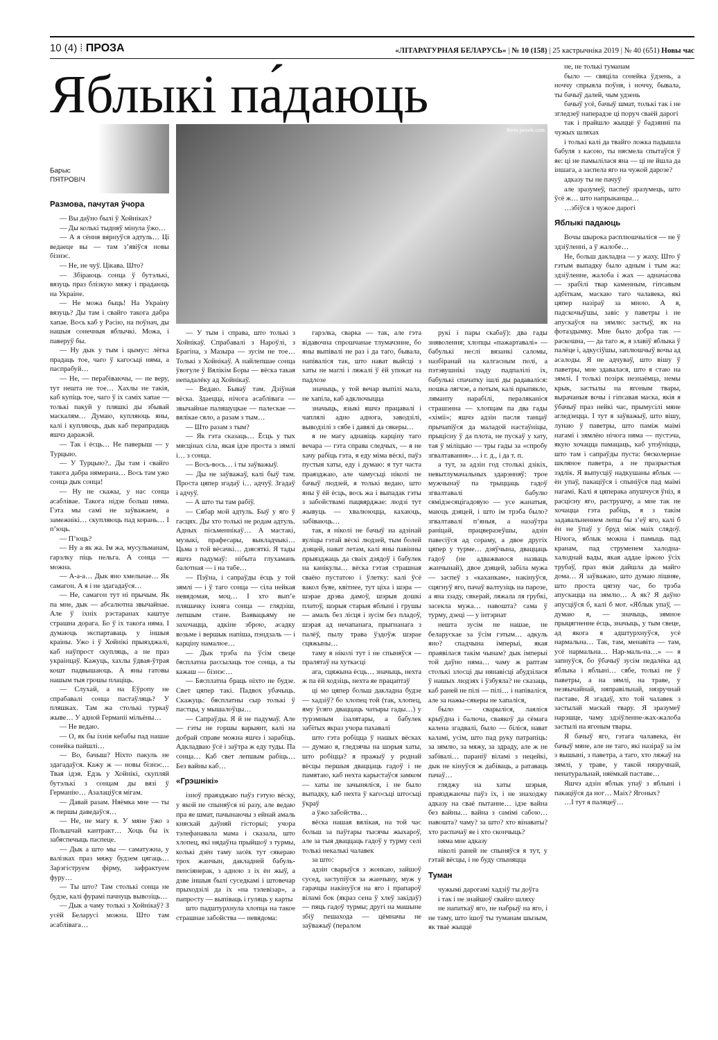10 (4) ⁞ ПРОЗА «ЛІТАРАТУРНАЯ БЕЛАРУСЬ» | № 10 (158) | 25 кастрычніка 2019 | № 40 (651) Новы час
Яблыкі па́даюць
Барыс
ПЯТРОВІЧ
Размова, пачутая ўчора
— Вы даўно былі ў Хойніках?
— Ды колькі тыдняў мінула ўжо…
— А я сёння вярнуўся адтуль… Ці ведаеце вы — там з’явіўся новы бізнэс.
— Не, не чуў. Цікава. Што?
— Збіраюць сонца ў бутэлькі, вязуць праз блізкую мяжу і прадаюць на Украіне.
— Не можа быць! На Украіну вязуць? Ды там і свайго такога дабра хапае. Вось каб у Расію, на поўнач, ды нашыя сонечныя яблычкі. Можа, і паверуў бы.
— Ну дык у тым і цымус: лёгка прадаць тое, чаго ў кагосьці няма, а паспрабуй…
— Не, — перабіваючы, — не веру, тут нешта не тое… Хахлы не такія, каб купіць тое, чаго ў іх саміх хапае — толькі пакуй у пляшкі ды збывай маскалям… Думаю, купляюць яны, калі і купляюць, дык каб перапрадаць яшчэ даражэй.
— Так і ёсць… Не паверыш — у Турцыю.
— У Турцыю?.. Ды там і свайго такога дабра нямерана… Вось там ужо сонца дык сонца!
— Ну не скажы, у нас сонца асаблівае. Такога нідзе больш няма. Гэта мы самі не заўважаем, а замежнікі… скупляюць пад корань… І п’юць.
— П’юць?
— Ну а як жа. Ім жа, мусульманам, гарэлку піць нельга. А сонца — можна.
— А-а-а… Дык яно хмельнае… Як самагон. А я і не здагадаўся…
— Не, самагон тут ні прычым. Як па мне, дык — абсалютна звычайнае. Але ў іхніх рэстаранах каштуе страшна дорага. Бо ў іх такога няма. І думаюць экспартаваць у іншыя краіны. Ужо і ў Хойнікі прыязджалі, каб наўпрост скупляць, а не праз украінцаў. Кажуць, хахлы ўдвая-ўтрая кошт падвышаюць. А яны гатовы нашым тыя грошы плаціць.
— Слухай, а на Еўропу не спрабавалі сонца пастаўляць? У пляшках. Там жа столькі туркаў жыве… У адной Германіі мільёны…
— Не ведаю.
— О, як бы іхнія кебабы пад нашае сонейка пайшлі…
— Во, бачыш? Ніхто пакуль не здагадаўся. Кажу ж — новы бізнэс… Твая ідэя. Едзь у Хойнікі, скупляй бутэлькі з сонцам ды вязі ў Германію… Азалаціўся мігам.
— Давай разам. Няёмка мне — ты ж першы даведаўся…
— Не, не магу я. У мяне ўжо з Польшчай кантракт… Хоць бы іх забяспечыць паспеце.
— Дык а што мы — саматужна, у валізках праз мяжу будзем цягаць… Зарэгіструем фірму, зафрактуем фуру…
— Ты што? Там столькі сонца не будзе, калі фурамі пачнуць вывозіць…
— Дык а чаму толькі з Хойнікаў? З усёй Беларусі можна. Што там асаблівага…
Фота pexels.com
— У тым і справа, што толькі з Хойнікаў. Спрабавалі з Нароўлі, з Брагіна, з Мазыра — зусім не тое… Толькі з Хойнікаў. А найлепшае сонца ўвогуле ў Вялікім Боры — вёска такая непадалёку ад Хойнікаў.
— Ведаю. Бываў там. Дзіўная вёска. Здаецца, нічога асаблівага — звычайнае паляшуцкае — палескае — вялікае сяло, а разам з тым…
— Што разам з тым?
— Як гэта сказаць… Ёсць у тых мясцінах сіла, якая ідзе проста з зямлі і… з сонца.
— Вось-вось… і ты заўважыў.
— Ды не заўважаў, калі быў там. Проста цяпер згадаў і… адчуў. Згадаў і адчуў.
— А што ты там рабіў.
— Сябар мой адтуль. Быў у яго ў гасцях. Ды хто толькі не родам адтуль. Адных пісьменнікаў… А мастакі, музыкі, прафесары, выкладчыкі… Цьма з той вёсачкі… дзясяткі. Я тады яшчэ падумаў: нібыта глухамань балотная — і на табе…
— Пэўна, і сапраўды ёсць у той зямлі — і ў таго сонца — сіла нейкая невядомая, моц… І хто вып’е пляшачку іхняга сонца — глядзіш, лепшым стане. Ваявацьяму не захочацца, адкіне зброю, асадку возьме і вершык напіша, пэндзаль — і карціну намалюе…
— Дык трэба па ўсім свеце бясплатна рассылаць тое сонца, а ты кажаш — бізнэс…
— Бясплатна браць ніхто не будзе. Свет цяпер такі. Падвох убачыць. Скажуць: бясплатны сыр толькі ў пастцы, у мышалоўцы…
— Сапраўды. Я й не падумаў. Але — гэты не горшы варыянт, калі на добрай справе можна яшчэ і зарабіць. Адкладваю ўсё і заўтра ж еду туды. Па сонца… Каб свет лепшым рабіць… Без вайны каб…
«Грэшнікі»
ізноў праязджаю паўз гэтую вёску, у якой не спыняўся ні разу, але ведаю пра яе шмат, пачынаючы з ейнай амаль княскай даўняй гісторыі; учора тэлефанавала мама і сказала, што хлопец, які нядаўна прыйшоў з турмы, колькі дзён таму засёк тут сякераю трох жанчын, дакладней бабуль-пенсіянерак, з адною з іх ён жыў, а дзве іншыя былі суседкамі і штовечар прыходзілі да іх «на тэлевізар», а папросту — выпіваць і гуляць у карты
што падштурхнула хлопца на такое страшнае забойства — невядома:
гарэлка, сварка — так, але гэта відавочна спрошчанае тлумачэнне, бо яны выпівалі не раз і да таго, бывала, напіваліся так, што нават выйсці з хаты не маглі і ляжалі ў ёй упокат на падлозе
значыць, у той вечар выпілі мала, не хапіла, каб адключыцца
значыць, языкі яшчэ працавалі і чаплялі адно аднога, заводзілі, выводзілі з сябе і давялі да сякеры…
я не магу аднавіць карціну таго вечара — гэта справа следчых, — я не хачу рабіць гэта, я еду міма вёскі, паўз пустыя хаты, еду і думаю: я тут часта праязджаю, але чамусьці ніколі не бачыў людзей, я толькі ведаю, што яны ў ёй ёсць, вось жа і выпадак гэты з забойствамі пацвярджае: людзі тут жывуць — хвалююцца, кахаюць, забіваюць…
так, я ніколі не бачыў на адзінай вуліцы гэтай вёскі людзей, тым болей дзяцей, нават летам, калі яны павінны прыязджаць да сваіх дзядоў і бабулек на канікулы… вёска гэтая страшная сваёю пустатою і ўлетку: калі ўсё вакол буяе, квітнее, тут ціха і шэра — шэрае дрэва дамоў, шэрыя дошкі платоў, шэрыя старыя яблыні і грушы — амаль без лісця і зусім без пладоў, шэрая ад нечапанага, прыгнанага з палёў, пылу трава ўздоўж шэрае сцяжыны…
таму я ніколі тут і не спыняўся — пралятаў на хуткасці
ага, сцяжына ёсць… значыць, нехта ж па ёй ходзіць, нехта яе працаптаў
ці мо цяпер больш дакладна будзе — хадзіў? бо хлопец той (так, хлопец, яму ўсяго дваццаць чатыры гады…) у турэмным ізалятары, а бабулек забітых якраз учора пахавалі
што гэта робіцца ў нашых вёсках — думаю я, гледзячы на шэрыя хаты, што робіцца? я пражыў у роднай вёсцы першыя дваццаць гадоў і не памятаю, каб нехта карыстаўся замком — хаты не зачыняліся, і не было выпадку, каб нехта ў кагосьці штосьці ўкраў
а ўжо забойства…
вёска нашая вялікая, на той час больш за паўтары тысячы жыхароў, але за тыя дваццаць гадоў у турму селі толькі некалькі чалавек
за што:
адзін сварыўся з жонкаю, зайшоў сусед, заступіўся за жанчыну, муж у гарачцы накінуўся на яго і прапароў віламі бок (якраз сена ў хлеў закідаў) — пяць гадоў турмы; другі на машыне збіў пешахода — цёмначы не заўважыў (пералом
рукі і пары скабаў): два гады зняволення; хлопцы «пажартавалі» — бабулькі неслі вязанкі саломы, назбіранай на калгасным полі, а пэтэвушнікі ззаду падпалілі іх, бабулькі спачатку ішлі ды радаваліся: ношка лягчэе, а потым, калі прыпякло, ляманту нарабілі, пераляканіся страшэнна — хлопцам па два гады «хіміі»; яшчэ адзін пасля танцаў прычапіўся да маладой настаўніцы, прыцісну ў да плота, не пускаў у хату, тая ў міліцыю — тры гады за «спробу згвалтавання»… і г. д., і да т. п.
а тут, за адзін год столькі дзікіх, невытлумачальных здарэнняў: трое мужчынаў па трыццаць гадоў згвалтавалі бабулю сямідзесяцігадовую — усе жанатыя, маюць дзяцей, і што ім трэба было? згвалтавалі п’яныя, а назаўтра раніцай, працверазеўшы, адзін павесіўся ад сораму, а двое другіх цяпер у турме… дзяўчына, дваццаць гадоў (не адважваюся назваць жанчынай), двое дзяцей, забіла мужа — заспеў з «каханкам», накінуўся, сцягнуў яго, пачаў валтузіць на парозе, а яна ззаду, сякерай, ляжала ля грубкі, засекла мужа… навошта? сама ў турму, дзеці — у інтэрнат
нешта зусім не нашае, не беларускае за ўсім гэтым… адкуль яно? спадчына імперыі, якая праявілася такім чынам? дык імперыі той даўно няма… чаму ж раптам столькі злосці ды нянавісці абудзілася ў нашых людзях і ўзбуяла? не сказаць, каб раней не пілі — пілі… і напіваліся, але за нажы-сякеры не хапаліся,
было — сварыліся, лаяліся крыўдна і балюча, сваякоў да сёмага калена згадвалі, было — біліся, нават каламі, усім, што пад руку патрапіць: за зямлю, за мяжу, за здраду, але ж не забівалі… параніў віламі з нецейкі, дык не кінуўся ж дабіваць, а ратаваць пачаў…
гляджу на хаты шэрыя, праязджаючы паўз іх, і не знаходжу адказу на сваё пытанне… ідзе вайна без вайны… вайна з самімі сабою… навошта? чаму? за што? хто вінаваты? хто распачаў яе і хто скончыць?
няма мне адказу
ніколі раней не спыняўся я тут, у гэтай вёсцы, і не буду спыняцца
Туман
чужымі дарогамі хадзіў ты доўга
і так і не знайшоў свайго шляху
не напаткаў яго, не набрыў на яго, і не таму, што ішоў ты туманам шызым, як тваё жыццё
не, не толькі туманам
было — свяціла сонейка ўдзень, а ноччу спрыяла поўня, і ноччу, бывала, ты бачыў далей, чым удзень
бачыў усё, бачыў шмат, толькі так і не згледзеў наперадзе ці поруч сваёй дарогі
так і прайшло жыццё ў бадзянні па чужых шляхах
і толькі калі да твайго ложка падышла бабуля з касою, ты нясмела спытаўся ў яе: ці не памылілася яна — ці не йшла да іншага, а заспела яго на чужой дарозе?
адказу ты не пачуў
але зразумеў, паспеў зразумець, што ўсё ж… што напрыканцы…
…збіўся з чужое дарогі
Яблыкі падаюць
Вочы шырока расплюшчыліся — не ў здзіўленні, а ў жалобе…
Не, больш дакладна — у жаху. Што ў гэтым выпадку было адным і тым жа: здзіўленне, жалоба і жах — аднача́сова — зрабілі твар каменным, гіпсавым адбіткам, маскаю таго чалавека, які цяпер назіраў за мною. А я, падскочыўшы, завіс у паветры і не апускаўся на зямлю: застыў, як на фотаздымку. Мне было добра так — раскошна, — да таго ж, я злавіў яблыка ў палёце і, адкусіўшы, заплюшчыў вочы ад асалоды. Я не адчуваў, што вішу ў паветры, мне здавалася, што я стаю на зямлі. І толькі позірк незнаёмца, немы крык, застылы на ягоным твары, вырачаныя вочы і гіпсавая маска, якія я ўбачыў праз нейкі час, прымусілі мяне агледзецца. І тут я заўважыў, што вішу, лунаю ў паветры, што паміж маімі нагамі і зямлёю нічога няма — пустэча, якую хочацца памацаць, каб упэўніцца, што там і сапраўды пуста: бясколернае шкляное паветра, а не празрыстыя зэдлік. Я выпусціў надкушаны яблык — ён упаў, пакаціўся і спыніўся пад маімі нагамі. Калі я цяперака апушчуся ўніз, я расцісну яго, раструшчу, а мне так не хочацца гэта рабіць, я з такім задавальненнем лепш бы з’еў яго, калі б ён не ўпаў у бруд між маіх слядоў. Нічога, яблык можна і памыць пад кранам, пад струменем халодна-халоднай вады, якая аддае іржою ўсіх трубаў, праз якія дайшла да майго дома… Я заўважаю, што думаю лішняе, што проста цягну час, бо трэба апускацца на зямлю… А як? Я даўно апусціўся б, калі б мог. «Яблык упаў, — думаю я, — значыць, зямное прыцягненне ёсць, значыць, у тым свеце, ад якога я адштурхнуўся, усё нармальна… Так, там, менавіта — там, усё нармальна… Нар-маль-на…» — я запнуўся, бо ўбачыў зусім недалёка ад яблыка і яблыні… сябе, толькі не ў паветры, а на зямлі, на траве, у незвычайнай, няправільнай, нязручнай паставе. Я згадаў, хто той чалавек з застылай маскай твару. Я зразумеў нарэшце, чаму здзіўленне-жах-жалоба застылі на ягоным твары.
Я бачыў яго, гэтага чалавека, ён бачыў мяне, але не таго, які назіраў за ім з вышыні, з паветра, а таго, хто ляжаў на зямлі, у траве, у такой нязручнай, ненатуральнай, няёмкай паставе…
Яшчэ адзін яблык упаў з яблыні і пакаціўся да ног… Маіх? Ягоных?
…І тут я паляцеў…